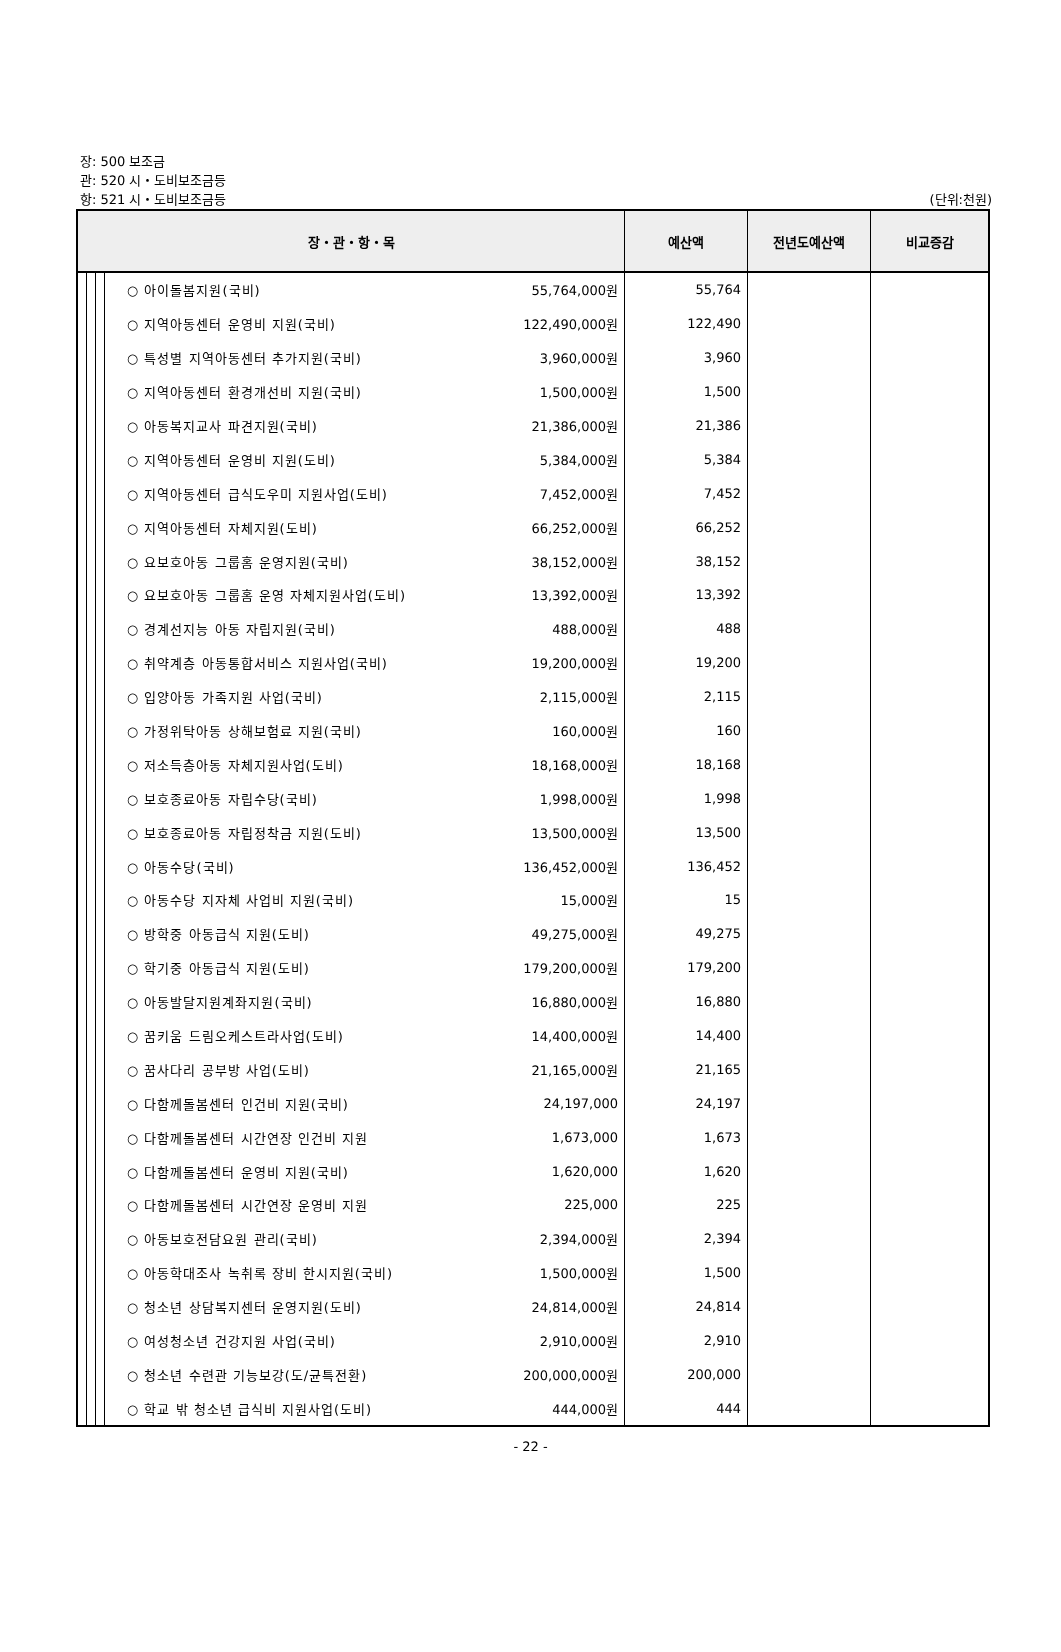장: 500 보조금
관: 520 시・도비보조금등
항: 521 시・도비보조금등
(단위:천원)
| 장・관・항・목 | | | | | 예산액 | 전년도예산액 | 비교증감 |
| --- | --- | --- | --- | --- | --- | --- | --- |
| | | | ○ 아이돌봄지원(국비) | 55,764,000원 | 55,764 | | |
| | | | ○ 지역아동센터 운영비 지원(국비) | 122,490,000원 | 122,490 | | |
| | | | ○ 특성별 지역아동센터 추가지원(국비) | 3,960,000원 | 3,960 | | |
| | | | ○ 지역아동센터 환경개선비 지원(국비) | 1,500,000원 | 1,500 | | |
| | | | ○ 아동복지교사 파견지원(국비) | 21,386,000원 | 21,386 | | |
| | | | ○ 지역아동센터 운영비 지원(도비) | 5,384,000원 | 5,384 | | |
| | | | ○ 지역아동센터 급식도우미 지원사업(도비) | 7,452,000원 | 7,452 | | |
| | | | ○ 지역아동센터 자체지원(도비) | 66,252,000원 | 66,252 | | |
| | | | ○ 요보호아동 그룹홈 운영지원(국비) | 38,152,000원 | 38,152 | | |
| | | | ○ 요보호아동 그룹홈 운영 자체지원사업(도비) | 13,392,000원 | 13,392 | | |
| | | | ○ 경계선지능 아동 자립지원(국비) | 488,000원 | 488 | | |
| | | | ○ 취약계층 아동통합서비스 지원사업(국비) | 19,200,000원 | 19,200 | | |
| | | | ○ 입양아동 가족지원 사업(국비) | 2,115,000원 | 2,115 | | |
| | | | ○ 가정위탁아동 상해보험료 지원(국비) | 160,000원 | 160 | | |
| | | | ○ 저소득층아동 자체지원사업(도비) | 18,168,000원 | 18,168 | | |
| | | | ○ 보호종료아동 자립수당(국비) | 1,998,000원 | 1,998 | | |
| | | | ○ 보호종료아동 자립정착금 지원(도비) | 13,500,000원 | 13,500 | | |
| | | | ○ 아동수당(국비) | 136,452,000원 | 136,452 | | |
| | | | ○ 아동수당 지자체 사업비 지원(국비) | 15,000원 | 15 | | |
| | | | ○ 방학중 아동급식 지원(도비) | 49,275,000원 | 49,275 | | |
| | | | ○ 학기중 아동급식 지원(도비) | 179,200,000원 | 179,200 | | |
| | | | ○ 아동발달지원계좌지원(국비) | 16,880,000원 | 16,880 | | |
| | | | ○ 꿈키움 드림오케스트라사업(도비) | 14,400,000원 | 14,400 | | |
| | | | ○ 꿈사다리 공부방 사업(도비) | 21,165,000원 | 21,165 | | |
| | | | ○ 다함께돌봄센터 인건비 지원(국비) | 24,197,000 | 24,197 | | |
| | | | ○ 다함께돌봄센터 시간연장 인건비 지원 | 1,673,000 | 1,673 | | |
| | | | ○ 다함께돌봄센터 운영비 지원(국비) | 1,620,000 | 1,620 | | |
| | | | ○ 다함께돌봄센터 시간연장 운영비 지원 | 225,000 | 225 | | |
| | | | ○ 아동보호전담요원 관리(국비) | 2,394,000원 | 2,394 | | |
| | | | ○ 아동학대조사 녹취록 장비 한시지원(국비) | 1,500,000원 | 1,500 | | |
| | | | ○ 청소년 상담복지센터 운영지원(도비) | 24,814,000원 | 24,814 | | |
| | | | ○ 여성청소년 건강지원 사업(국비) | 2,910,000원 | 2,910 | | |
| | | | ○ 청소년 수련관 기능보강(도/균특전환) | 200,000,000원 | 200,000 | | |
| | | | ○ 학교 밖 청소년 급식비 지원사업(도비) | 444,000원 | 444 | | |
- 22 -